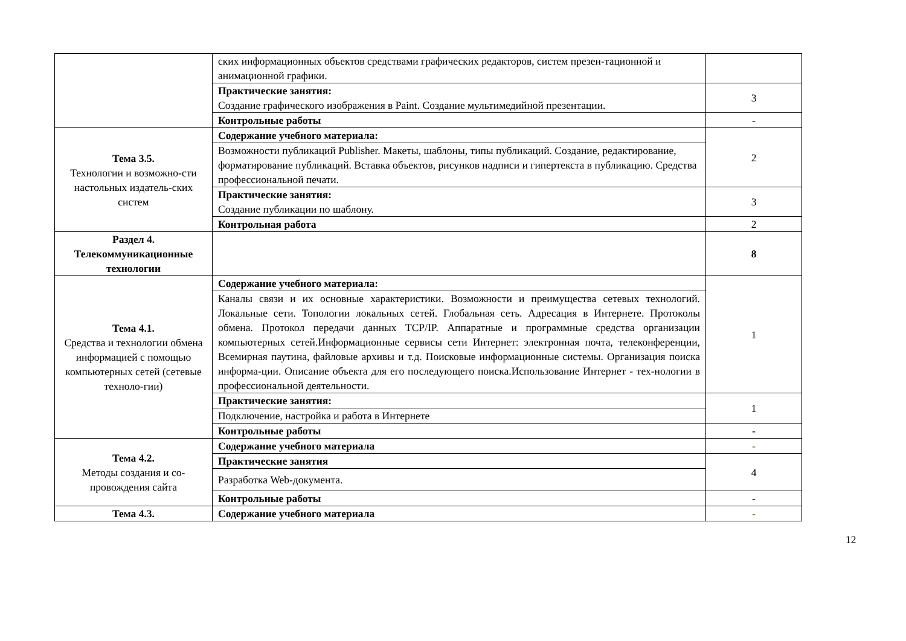| | ских информационных объектов средствами графических редакторов, систем презен-тационной и анимационной графики. | |
| | Практические занятия: Создание графического изображения в Paint. Создание мультимедийной презентации. | 3 |
| | Контрольные работы | - |
| Тема 3.5. Технологии и возможно-сти настольных издатель-ских систем | Содержание учебного материала: | 2 |
| | Возможности публикаций Publisher. Макеты, шаблоны, типы публикаций. Создание, редактирование, форматирование публикаций. Вставка объектов, рисунков надписи и гипертекста в публикацию. Средства профессиональной печати. | |
| | Практические занятия: Создание публикации по шаблону. | 3 |
| | Контрольная работа | 2 |
| Раздел 4. Телекоммуникационные технологии | | 8 |
| Тема 4.1. Средства и технологии обмена информацией с помощью компьютерных сетей (сетевые техноло-гии) | Содержание учебного материала: | 1 |
| | Каналы связи и их основные характеристики. Возможности и преимущества сетевых технологий. Локальные сети. Топологии локальных сетей. Глобальная сеть. Адресация в Интернете. Протоколы обмена. Протокол передачи данных TCP/IP. Аппаратные и программные средства организации компьютерных сетей.Информационные сервисы сети Интернет: электронная почта, телеконференции, Всемирная паутина, файловые архивы и т.д. Поисковые информационные системы. Организация поиска информа-ции. Описание объекта для его последующего поиска.Использование Интернет - тех-нологии в профессиональной деятельности. | |
| | Практические занятия: | 1 |
| | Подключение, настройка и работа в Интернете | |
| | Контрольные работы | - |
| Тема 4.2. Методы создания и со-провождения сайта | Содержание учебного материала | - |
| | Практические занятия | 4 |
| | Разработка Web-документа. | |
| | Контрольные работы | - |
| Тема 4.3. | Содержание учебного материала | - |
12